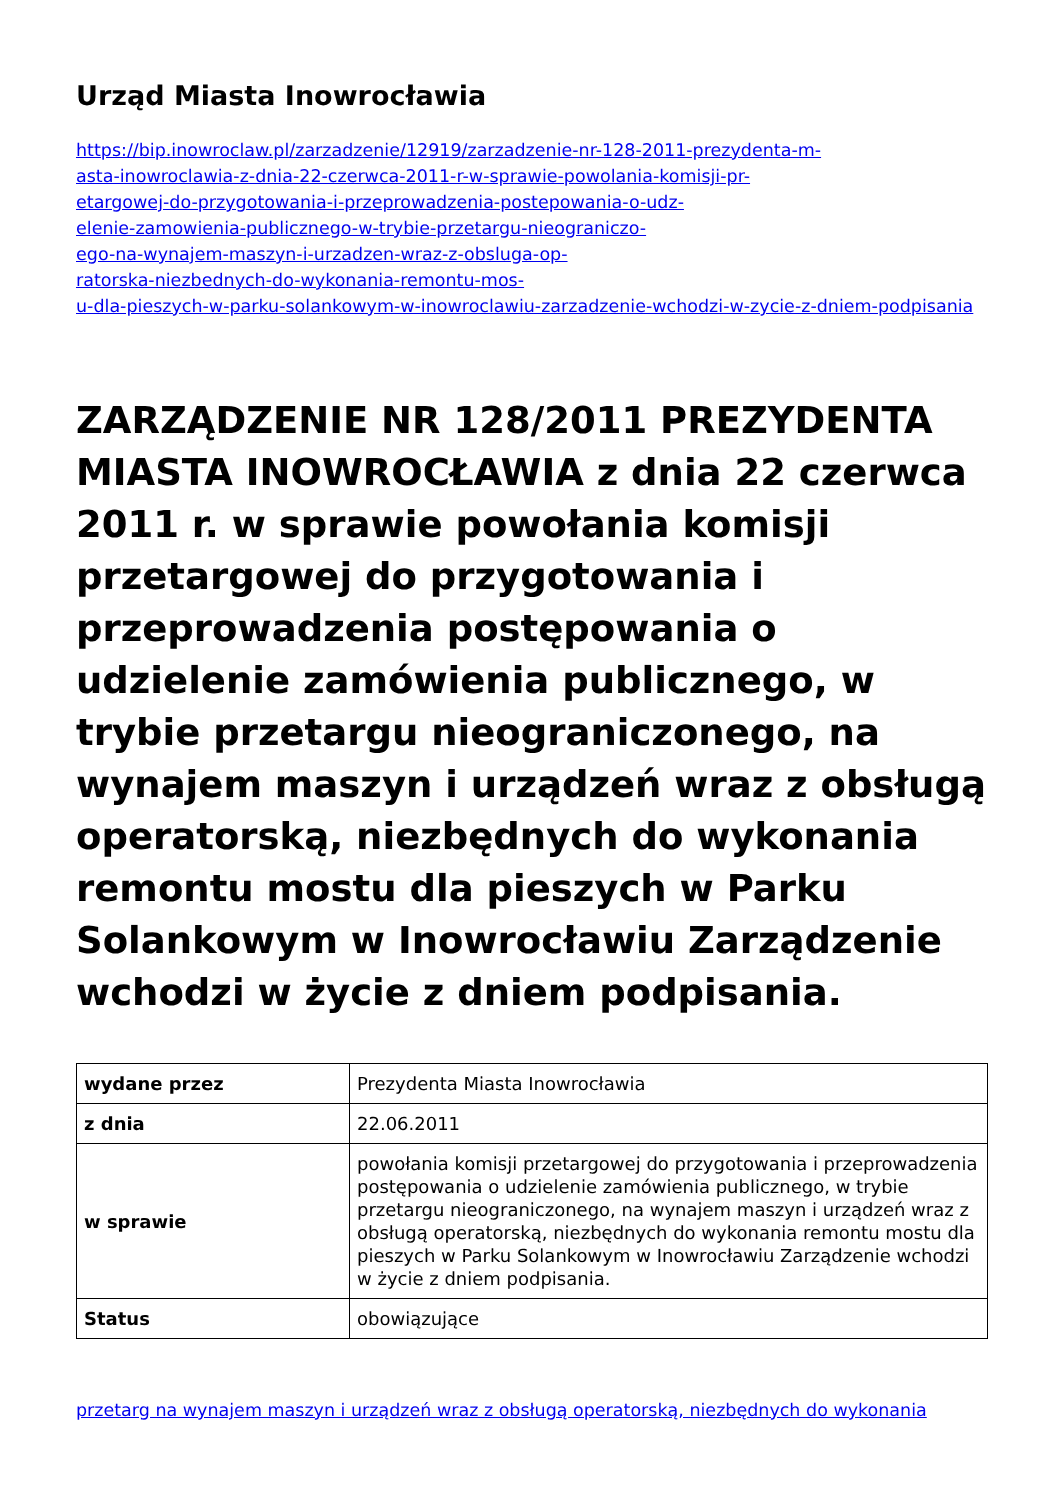Urząd Miasta Inowrocławia
https://bip.inowroclaw.pl/zarzadzenie/12919/zarzadzenie-nr-128-2011-prezydenta-m-
asta-inowroclawia-z-dnia-22-czerwca-2011-r-w-sprawie-powolania-komisji-pr-
etargowej-do-przygotowania-i-przeprowadzenia-postepowania-o-udz-
elenie-zamowienia-publicznego-w-trybie-przetargu-nieograniczo-
ego-na-wynajem-maszyn-i-urzadzen-wraz-z-obsluga-op-
ratorska-niezbednych-do-wykonania-remontu-mos-
u-dla-pieszych-w-parku-solankowym-w-inowroclawiu-zarzadzenie-wchodzi-w-zycie-z-dniem-podpisania
ZARZĄDZENIE NR 128/2011 PREZYDENTA MIASTA INOWROCŁAWIA z dnia 22 czerwca 2011 r. w sprawie powołania komisji przetargowej do przygotowania i przeprowadzenia postępowania o udzielenie zamówienia publicznego, w trybie przetargu nieograniczonego, na wynajem maszyn i urządzeń wraz z obsługą operatorską, niezbędnych do wykonania remontu mostu dla pieszych w Parku Solankowym w Inowrocławiu Zarządzenie wchodzi w życie z dniem podpisania.
| wydane przez | Prezydenta Miasta Inowrocławia |
| z dnia | 22.06.2011 |
| w sprawie | powołania komisji przetargowej do przygotowania i przeprowadzenia postępowania o udzielenie zamówienia publicznego, w trybie przetargu nieograniczonego, na wynajem maszyn i urządzeń wraz z obsługą operatorską, niezbędnych do wykonania remontu mostu dla pieszych w Parku Solankowym w Inowrocławiu Zarządzenie wchodzi w życie z dniem podpisania. |
| Status | obowiązujące |
przetarg na wynajem maszyn i urządzeń wraz z obsługą operatorską, niezbędnych do wykonania